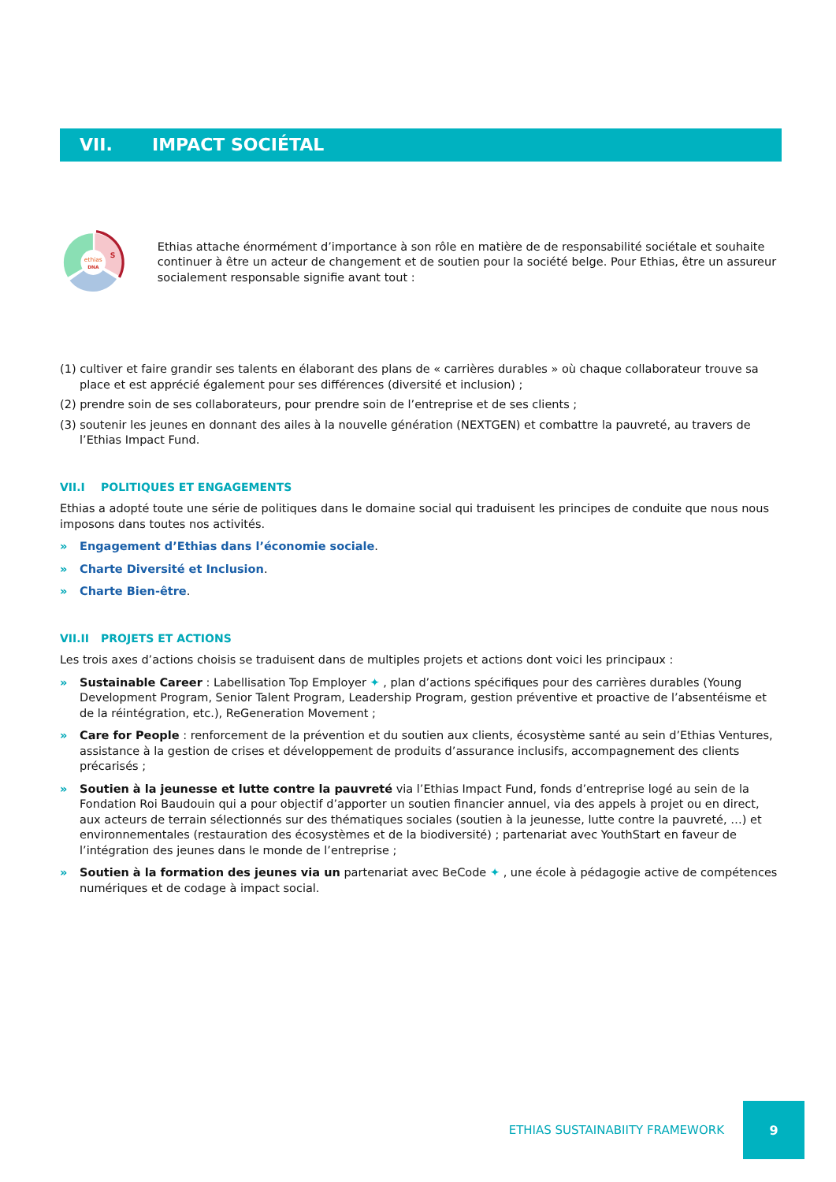VII. IMPACT SOCIÉTAL
ethias
DNA
S
Ethias attache énormément d’importance à son rôle en matière de de responsabilité sociétale et souhaite continuer à être un acteur de changement et de soutien pour la société belge. Pour Ethias, être un assureur socialement responsable signifie avant tout :
(1) cultiver et faire grandir ses talents en élaborant des plans de « carrières durables » où chaque collaborateur trouve sa place et est apprécié également pour ses différences (diversité et inclusion) ;
(2) prendre soin de ses collaborateurs, pour prendre soin de l’entreprise et de ses clients ;
(3) soutenir les jeunes en donnant des ailes à la nouvelle génération (NEXTGEN) et combattre la pauvreté, au travers de l’Ethias Impact Fund.
VII.I POLITIQUES ET ENGAGEMENTS
Ethias a adopté toute une série de politiques dans le domaine social qui traduisent les principes de conduite que nous nous imposons dans toutes nos activités.
» Engagement d’Ethias dans l’économie sociale.
» Charte Diversité et Inclusion.
» Charte Bien-être.
VII.II PROJETS ET ACTIONS
Les trois axes d’actions choisis se traduisent dans de multiples projets et actions dont voici les principaux :
» Sustainable Career : Labellisation Top Employer ✦ , plan d’actions spécifiques pour des carrières durables (Young Development Program, Senior Talent Program, Leadership Program, gestion préventive et proactive de l’absentéisme et de la réintégration, etc.), ReGeneration Movement ;
» Care for People : renforcement de la prévention et du soutien aux clients, écosystème santé au sein d’Ethias Ventures, assistance à la gestion de crises et développement de produits d’assurance inclusifs, accompagnement des clients précarisés ;
» Soutien à la jeunesse et lutte contre la pauvreté via l’Ethias Impact Fund, fonds d’entreprise logé au sein de la Fondation Roi Baudouin qui a pour objectif d’apporter un soutien financier annuel, via des appels à projet ou en direct, aux acteurs de terrain sélectionnés sur des thématiques sociales (soutien à la jeunesse, lutte contre la pauvreté, …) et environnementales (restauration des écosystèmes et de la biodiversité) ; partenariat avec YouthStart en faveur de l’intégration des jeunes dans le monde de l’entreprise ;
» Soutien à la formation des jeunes via un partenariat avec BeCode ✦ , une école à pédagogie active de compétences numériques et de codage à impact social.
ETHIAS SUSTAINABIITY FRAMEWORK
9